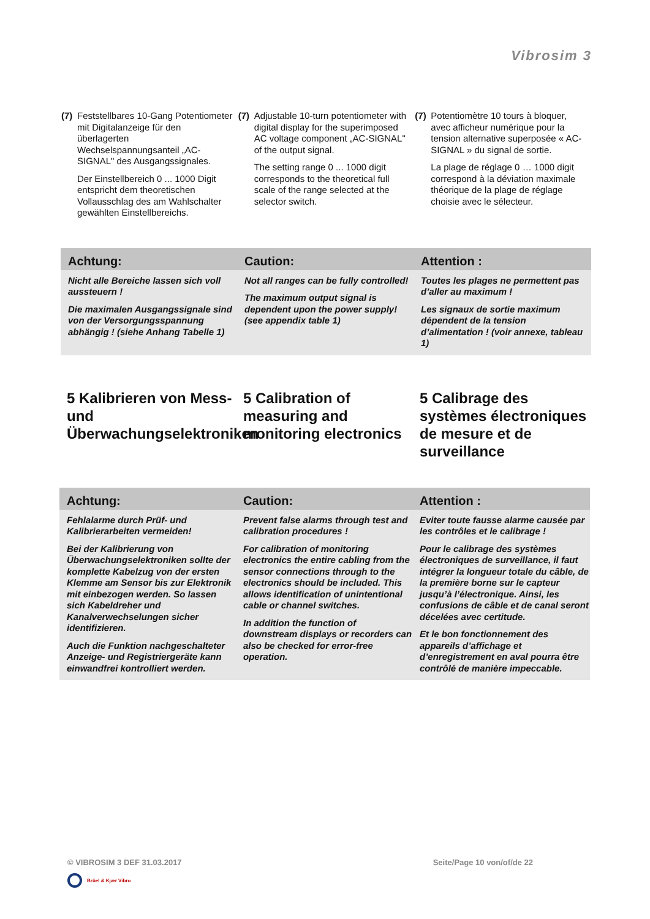Vibrosim 3
(7)
Feststellbares 10-Gang Potentiometer mit Digitalanzeige für den überlagerten Wechselspannungsanteil „AC-SIGNAL" des Ausgangssignales.
Der Einstellbereich 0 ... 1000 Digit entspricht dem theoretischen Vollausschlag des am Wahlschalter gewählten Einstellbereichs.
(7)
Adjustable 10-turn potentiometer with digital display for the superimposed AC voltage component „AC-SIGNAL" of the output signal.
The setting range 0 ... 1000 digit corresponds to the theoretical full scale of the range selected at the selector switch.
(7)
Potentiomètre 10 tours à bloquer, avec afficheur numérique pour la tension alternative superposée « AC-SIGNAL » du signal de sortie.
La plage de réglage 0 … 1000 digit correspond à la déviation maximale théorique de la plage de réglage choisie avec le sélecteur.
Achtung: Caution: Attention :
Nicht alle Bereiche lassen sich voll aussteuern !
Die maximalen Ausgangssignale sind von der Versorgungsspannung abhängig ! (siehe Anhang Tabelle 1)
Not all ranges can be fully controlled!
The maximum output signal is dependent upon the power supply! (see appendix table 1)
Toutes les plages ne permettent pas d’aller au maximum !
Les signaux de sortie maximum dépendent de la tension d’alimentation ! (voir annexe, tableau 1)
5 Kalibrieren von Mess- und Überwachungselektroniken
5 Calibration of measuring and monitoring electronics
5 Calibrage des systèmes électroniques de mesure et de surveillance
Achtung: Caution: Attention :
Fehlalarme durch Prüf- und Kalibrierarbeiten vermeiden!
Bei der Kalibrierung von Überwachungselektroniken sollte der komplette Kabelzug von der ersten Klemme am Sensor bis zur Elektronik mit einbezogen werden. So lassen sich Kabeldreher und Kanalverwechselungen sicher identifizieren.
Auch die Funktion nachgeschalteter Anzeige- und Registriergeräte kann einwandfrei kontrolliert werden.
Prevent false alarms through test and calibration procedures !
For calibration of monitoring electronics the entire cabling from the sensor connections through to the electronics should be included. This allows identification of unintentional cable or channel switches.
In addition the function of downstream displays or recorders can also be checked for error-free operation.
Eviter toute fausse alarme causée par les contrôles et le calibrage !
Pour le calibrage des systèmes électroniques de surveillance, il faut intégrer la longueur totale du câble, de la première borne sur le capteur jusqu’à l’électronique. Ainsi, les confusions de câble et de canal seront décelées avec certitude.
Et le bon fonctionnement des appareils d’affichage et d’enregistrement en aval pourra être contrôlé de manière impeccable.
© VIBROSIM 3 DEF 31.03.2017 Seite/Page 10 von/of/de 22
Brüel & Kjær Vibro